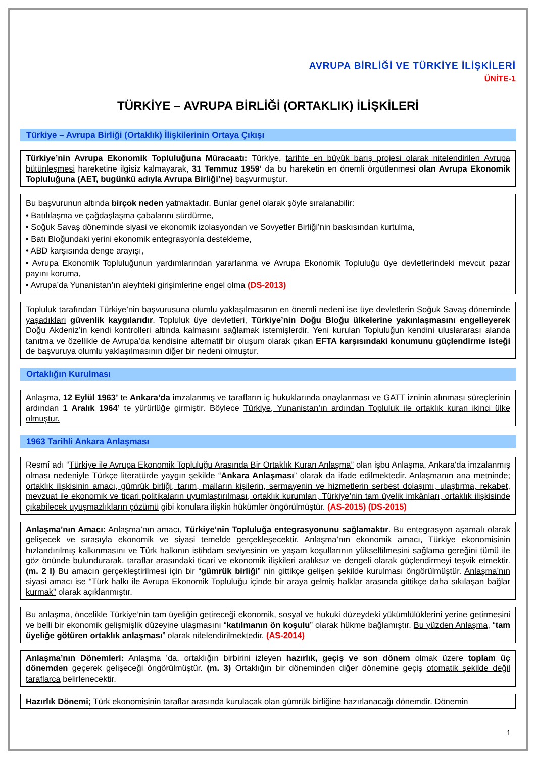AVRUPA BİRLİĞİ VE TÜRKİYE İLİŞKİLERİ
ÜNİTE-1
TÜRKİYE – AVRUPA BİRLİĞİ (ORTAKLIK) İLİŞKİLERİ
Türkiye – Avrupa Birliği (Ortaklık) İlişkilerinin Ortaya Çıkışı
Türkiye’nin Avrupa Ekonomik Topluluğuna Müracaatı: Türkiye, tarihte en büyük barış projesi olarak nitelendirilen Avrupa bütünleşmesi hareketine ilgisiz kalmayarak, 31 Temmuz 1959’ da bu hareketin en önemli örgütlenmesi olan Avrupa Ekonomik Topluluğuna (AET, bugünkü adıyla Avrupa Birliği’ne) başvurmuştur.
Bu başvurunun altında birçok neden yatmaktadır. Bunlar genel olarak şöyle sıralanabilir:
• Batılılaşma ve çağdaşlaşma çabalarını sürdürme,
• Soğuk Savaş döneminde siyasi ve ekonomik izolasyondan ve Sovyetler Birliği’nin baskısından kurtulma,
• Batı Bloğundaki yerini ekonomik entegrasyonla destekleme,
• ABD karşısında denge arayışı,
• Avrupa Ekonomik Topluluğunun yardımlarından yararlanma ve Avrupa Ekonomik Topluluğu üye devletlerindeki mevcut pazar payını koruma,
• Avrupa’da Yunanistan’ın aleyhteki girişimlerine engel olma (DS-2013)
Topluluk tarafından Türkiye’nin başvurusuna olumlu yaklaşılmasının en önemli nedeni ise üye devletlerin Soğuk Savaş döneminde yaşadıkları güvenlik kaygılarıdır. Topluluk üye devletleri, Türkiye’nin Doğu Bloğu ülkelerine yakınlaşmasını engelleyerek Doğu Akdeniz’in kendi kontrolleri altında kalmasını sağlamak istemişlerdir. Yeni kurulan Topluluğun kendini uluslararası alanda tanıtma ve özellikle de Avrupa’da kendisine alternatif bir oluşum olarak çıkan EFTA karşısındaki konumunu güçlendirme isteği de başvuruya olumlu yaklaşılmasının diğer bir nedeni olmuştur.
Ortaklığın Kurulması
Anlaşma, 12 Eylül 1963’ te Ankara’da imzalanmış ve tarafların iç hukuklarında onaylanması ve GATT izninin alınması süreçlerinin ardından 1 Aralık 1964’ te yürürlüğe girmiştir. Böylece Türkiye, Yunanistan’ın ardından Topluluk ile ortaklık kuran ikinci ülke olmuştur.
1963 Tarihli Ankara Anlaşması
Resmî adı “Türkiye ile Avrupa Ekonomik Topluluğu Arasında Bir Ortaklık Kuran Anlaşma” olan işbu Anlaşma, Ankara'da imzalanmış olması nedeniyle Türkçe literatürde yaygın şekilde “Ankara Anlaşması” olarak da ifade edilmektedir. Anlaşmanın ana metninde; ortaklık ilişkisinin amacı, gümrük birliği, tarım, malların kişilerin, sermayenin ve hizmetlerin serbest dolaşımı, ulaştırma, rekabet, mevzuat ile ekonomik ve ticari politikaların uyumlaştırılması, ortaklık kurumları, Türkiye’nin tam üyelik imkânları, ortaklık ilişkisinde çıkabilecek uyuşmazlıkların çözümü gibi konulara ilişkin hükümler öngörülmüştür. (AS-2015) (DS-2015)
Anlaşma’nın Amacı: Anlaşma’nın amacı, Türkiye’nin Topluluğa entegrasyonunu sağlamaktır. Bu entegrasyon aşamalı olarak gelişecek ve sırasıyla ekonomik ve siyasi temelde gerçekleşecektir. Anlaşma’nın ekonomik amacı, Türkiye ekonomisinin hızlandırılmış kalkınmasını ve Türk halkının istihdam seviyesinin ve yaşam koşullarının yükseltilmesini sağlama gereğini tümü ile göz önünde bulundurarak, taraflar arasındaki ticari ve ekonomik ilişkileri aralıksız ve dengeli olarak güçlendirmeyi teşvik etmektir. (m. 2 I) Bu amacın gerçekleştirilmesi için bir “gümrük birliği” nin gittikçe gelişen şekilde kurulması öngörülmüştür. Anlaşma’nın siyasi amacı ise “Türk halkı ile Avrupa Ekonomik Topluluğu içinde bir araya gelmiş halklar arasında gittikçe daha sıkılaşan bağlar kurmak” olarak açıklanmıştır.
Bu anlaşma, öncelikle Türkiye’nin tam üyeliğin getireceği ekonomik, sosyal ve hukuki düzeydeki yükümlülüklerini yerine getirmesini ve belli bir ekonomik gelişmişlik düzeyine ulaşmasını “katılmanın ön koşulu” olarak hükme bağlamıştır. Bu yüzden Anlaşma, “tam üyeliğe götüren ortaklık anlaşması” olarak nitelendirilmektedir. (AS-2014)
Anlaşma’nın Dönemleri: Anlaşma ’da, ortaklığın birbirini izleyen hazırlık, geçiş ve son dönem olmak üzere toplam üç dönemden geçerek gelişeceği öngörülmüştür. (m. 3) Ortaklığın bir döneminden diğer dönemine geçiş otomatik şekilde değil taraflarca belirlenecektir.
Hazırlık Dönemi; Türk ekonomisinin taraflar arasında kurulacak olan gümrük birliğine hazırlanacağı dönemdir. Dönemin
1